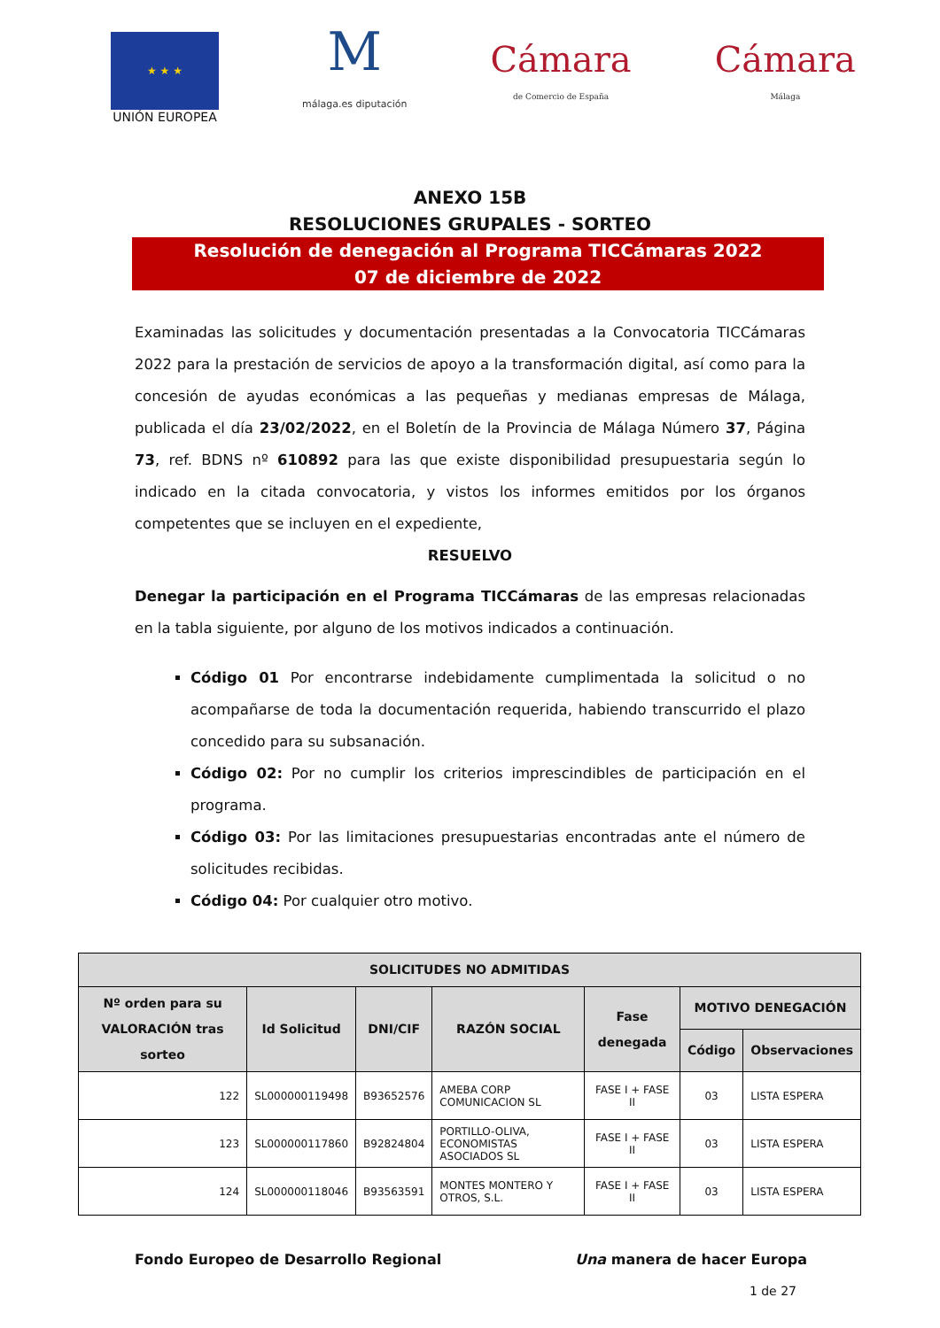★ ★ ★
UNIÓN EUROPEA
M
málaga.es diputación
Cámara
de Comercio de España
Cámara
Málaga
ANEXO 15B
RESOLUCIONES GRUPALES - SORTEO
Resolución de denegación al Programa TICCámaras 2022
07 de diciembre de 2022
Examinadas las solicitudes y documentación presentadas a la Convocatoria TICCámaras 2022 para la prestación de servicios de apoyo a la transformación digital, así como para la concesión de ayudas económicas a las pequeñas y medianas empresas de Málaga, publicada el día 23/02/2022, en el Boletín de la Provincia de Málaga Número 37, Página 73, ref. BDNS nº 610892 para las que existe disponibilidad presupuestaria según lo indicado en la citada convocatoria, y vistos los informes emitidos por los órganos competentes que se incluyen en el expediente,
RESUELVO
Denegar la participación en el Programa TICCámaras de las empresas relacionadas en la tabla siguiente, por alguno de los motivos indicados a continuación.
Código 01 Por encontrarse indebidamente cumplimentada la solicitud o no acompañarse de toda la documentación requerida, habiendo transcurrido el plazo concedido para su subsanación.
Código 02: Por no cumplir los criterios imprescindibles de participación en el programa.
Código 03: Por las limitaciones presupuestarias encontradas ante el número de solicitudes recibidas.
Código 04: Por cualquier otro motivo.
| SOLICITUDES NO ADMITIDAS | | | | | | |
| --- | --- | --- | --- | --- | --- | --- |
| Nº orden para su VALORACIÓN tras sorteo | Id Solicitud | DNI/CIF | RAZÓN SOCIAL | Fase denegada | MOTIVO DENEGACIÓN | |
| | | | | | Código | Observaciones |
| 122 | SL000000119498 | B93652576 | AMEBA CORP COMUNICACION SL | FASE I + FASE II | 03 | LISTA ESPERA |
| 123 | SL000000117860 | B92824804 | PORTILLO-OLIVA, ECONOMISTAS ASOCIADOS SL | FASE I + FASE II | 03 | LISTA ESPERA |
| 124 | SL000000118046 | B93563591 | MONTES MONTERO Y OTROS, S.L. | FASE I + FASE II | 03 | LISTA ESPERA |
Fondo Europeo de Desarrollo Regional Una manera de hacer Europa
1 de 27